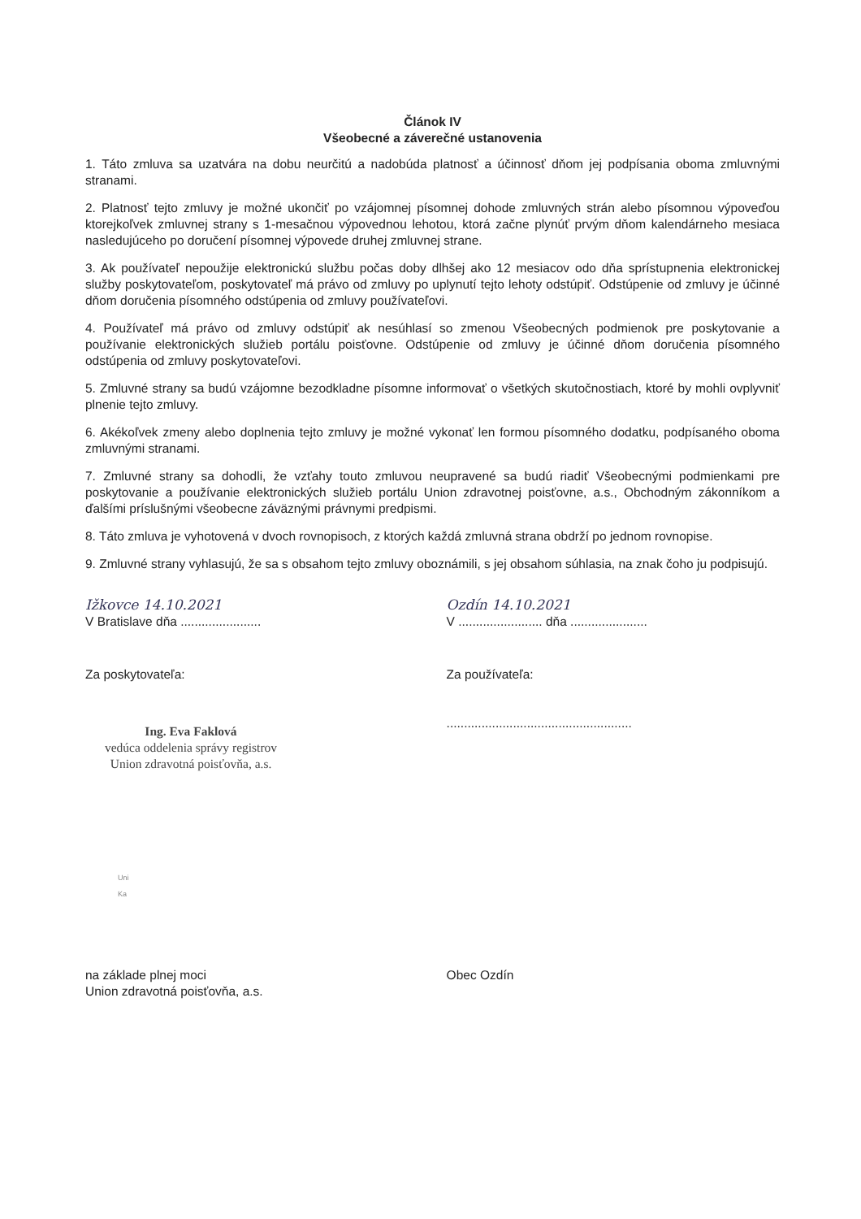Článok IV
Všeobecné a záverečné ustanovenia
1. Táto zmluva sa uzatvára na dobu neurčitú a nadobúda platnosť a účinnosť dňom jej podpísania oboma zmluvnými stranami.
2. Platnosť tejto zmluvy je možné ukončiť po vzájomnej písomnej dohode zmluvných strán alebo písomnou výpoveďou ktorejkoľvek zmluvnej strany s 1-mesačnou výpovednou lehotou, ktorá začne plynúť prvým dňom kalendárneho mesiaca nasledujúceho po doručení písomnej výpovede druhej zmluvnej strane.
3. Ak používateľ nepoužije elektronickú službu počas doby dlhšej ako 12 mesiacov odo dňa sprístupnenia elektronickej služby poskytovateľom, poskytovateľ má právo od zmluvy po uplynutí tejto lehoty odstúpiť. Odstúpenie od zmluvy je účinné dňom doručenia písomného odstúpenia od zmluvy používateľovi.
4. Používateľ má právo od zmluvy odstúpiť ak nesúhlasí so zmenou Všeobecných podmienok pre poskytovanie a používanie elektronických služieb portálu poisťovne. Odstúpenie od zmluvy je účinné dňom doručenia písomného odstúpenia od zmluvy poskytovateľovi.
5. Zmluvné strany sa budú vzájomne bezodkladne písomne informovať o všetkých skutočnostiach, ktoré by mohli ovplyvniť plnenie tejto zmluvy.
6. Akékoľvek zmeny alebo doplnenia tejto zmluvy je možné vykonať len formou písomného dodatku, podpísaného oboma zmluvnými stranami.
7. Zmluvné strany sa dohodli, že vzťahy touto zmluvou neupravené sa budú riadiť Všeobecnými podmienkami pre poskytovanie a používanie elektronických služieb portálu Union zdravotnej poisťovne, a.s., Obchodným zákonníkom a ďalšími príslušnými všeobecne záväznými právnymi predpismi.
8. Táto zmluva je vyhotovená v dvoch rovnopisoch, z ktorých každá zmluvná strana obdrží po jednom rovnopise.
9. Zmluvné strany vyhlasujú, že sa s obsahom tejto zmluvy oboznámili, s jej obsahom súhlasia, na znak čoho ju podpisujú.
Ižkovce 14.10.2021
V Bratislave dňa .......................
Ozdín 14.10.2021
V ........................ dňa ......................
Za poskytovateľa:
Ing. Eva Faklová
vedúca oddelenia správy registrov
Union zdravotná poisťovňa, a.s.
Uni
Ka
Za používateľa:
.....................................................
na základe plnej moci
Union zdravotná poisťovňa, a.s.
Obec Ozdín